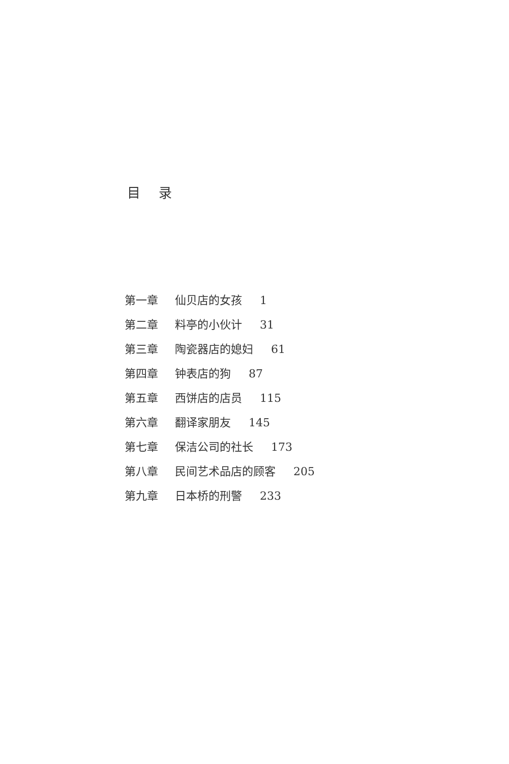目 录
第一章 仙贝店的女孩 1
第二章 料亭的小伙计 31
第三章 陶瓷器店的媳妇 61
第四章 钟表店的狗 87
第五章 西饼店的店员 115
第六章 翻译家朋友 145
第七章 保洁公司的社长 173
第八章 民间艺术品店的顾客 205
第九章 日本桥的刑警 233